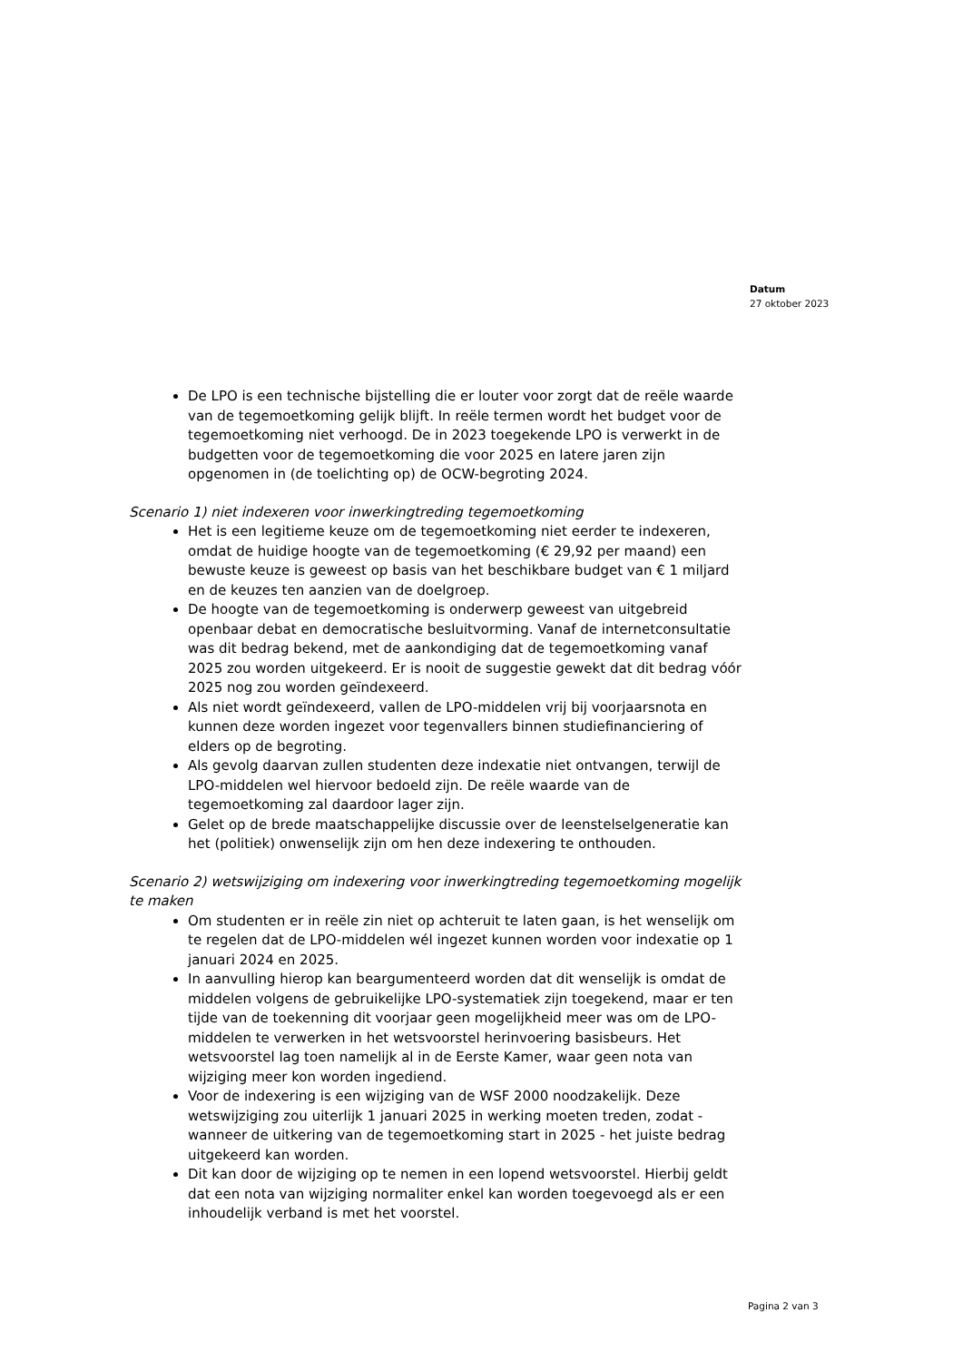Datum
27 oktober 2023
De LPO is een technische bijstelling die er louter voor zorgt dat de reële waarde van de tegemoetkoming gelijk blijft. In reële termen wordt het budget voor de tegemoetkoming niet verhoogd. De in 2023 toegekende LPO is verwerkt in de budgetten voor de tegemoetkoming die voor 2025 en latere jaren zijn opgenomen in (de toelichting op) de OCW-begroting 2024.
Scenario 1) niet indexeren voor inwerkingtreding tegemoetkoming
Het is een legitieme keuze om de tegemoetkoming niet eerder te indexeren, omdat de huidige hoogte van de tegemoetkoming (€ 29,92 per maand) een bewuste keuze is geweest op basis van het beschikbare budget van € 1 miljard en de keuzes ten aanzien van de doelgroep.
De hoogte van de tegemoetkoming is onderwerp geweest van uitgebreid openbaar debat en democratische besluitvorming. Vanaf de internetconsultatie was dit bedrag bekend, met de aankondiging dat de tegemoetkoming vanaf 2025 zou worden uitgekeerd. Er is nooit de suggestie gewekt dat dit bedrag vóór 2025 nog zou worden geïndexeerd.
Als niet wordt geïndexeerd, vallen de LPO-middelen vrij bij voorjaarsnota en kunnen deze worden ingezet voor tegenvallers binnen studiefinanciering of elders op de begroting.
Als gevolg daarvan zullen studenten deze indexatie niet ontvangen, terwijl de LPO-middelen wel hiervoor bedoeld zijn. De reële waarde van de tegemoetkoming zal daardoor lager zijn.
Gelet op de brede maatschappelijke discussie over de leenstelselgeneratie kan het (politiek) onwenselijk zijn om hen deze indexering te onthouden.
Scenario 2) wetswijziging om indexering voor inwerkingtreding tegemoetkoming mogelijk te maken
Om studenten er in reële zin niet op achteruit te laten gaan, is het wenselijk om te regelen dat de LPO-middelen wél ingezet kunnen worden voor indexatie op 1 januari 2024 en 2025.
In aanvulling hierop kan beargumenteerd worden dat dit wenselijk is omdat de middelen volgens de gebruikelijke LPO-systematiek zijn toegekend, maar er ten tijde van de toekenning dit voorjaar geen mogelijkheid meer was om de LPO-middelen te verwerken in het wetsvoorstel herinvoering basisbeurs. Het wetsvoorstel lag toen namelijk al in de Eerste Kamer, waar geen nota van wijziging meer kon worden ingediend.
Voor de indexering is een wijziging van de WSF 2000 noodzakelijk. Deze wetswijziging zou uiterlijk 1 januari 2025 in werking moeten treden, zodat - wanneer de uitkering van de tegemoetkoming start in 2025 - het juiste bedrag uitgekeerd kan worden.
Dit kan door de wijziging op te nemen in een lopend wetsvoorstel. Hierbij geldt dat een nota van wijziging normaliter enkel kan worden toegevoegd als er een inhoudelijk verband is met het voorstel.
Pagina 2 van 3